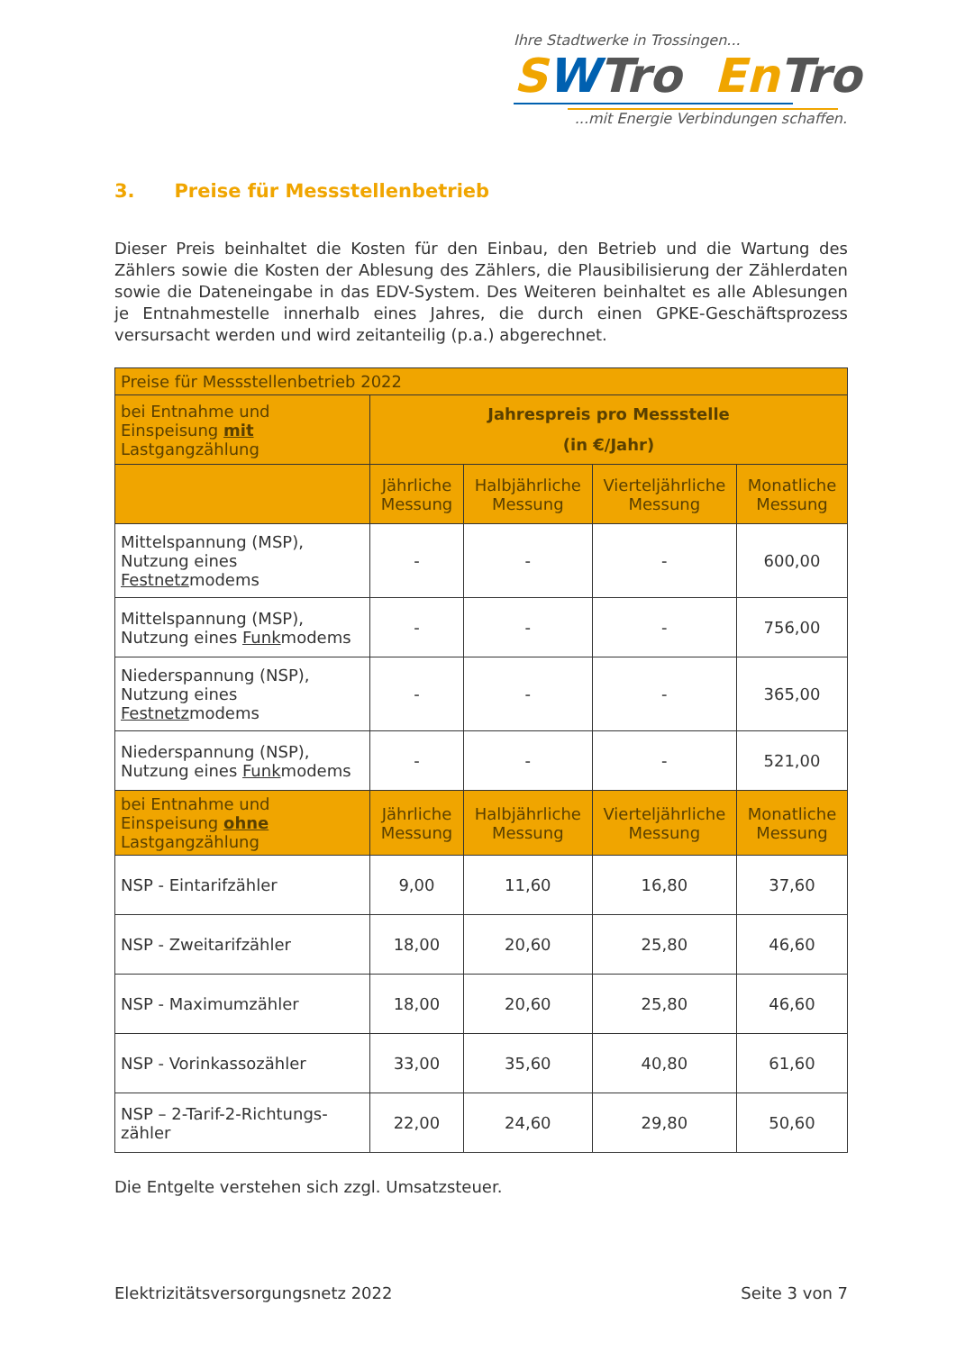Ihre Stadtwerke in Trossingen...
SWTro En Tro
...mit Energie Verbindungen schaffen.
3. Preise für Messstellenbetrieb
Dieser Preis beinhaltet die Kosten für den Einbau, den Betrieb und die Wartung des Zählers sowie die Kosten der Ablesung des Zählers, die Plausibilisierung der Zählerdaten sowie die Dateneingabe in das EDV-System. Des Weiteren beinhaltet es alle Ablesungen je Entnahmestelle innerhalb eines Jahres, die durch einen GPKE-Geschäftsprozess versursacht werden und wird zeitanteilig (p.a.) abgerechnet.
| Preise für Messstellenbetrieb 2022 | | | | |
| bei Entnahme und Einspeisung mit Lastgangzählung | Jahrespreis pro Messstelle (in €/Jahr) | | | |
| | Jährliche Messung | Halbjährliche Messung | Vierteljährliche Messung | Monatliche Messung |
| Mittelspannung (MSP), Nutzung eines Festnetz modems | - | - | - | 600,00 |
| Mittelspannung (MSP), Nutzung eines Funk modems | - | - | - | 756,00 |
| Niederspannung (NSP), Nutzung eines Festnetz modems | - | - | - | 365,00 |
| Niederspannung (NSP), Nutzung eines Funk modems | - | - | - | 521,00 |
| bei Entnahme und Einspeisung ohne Lastgangzählung | Jährliche Messung | Halbjährliche Messung | Vierteljährliche Messung | Monatliche Messung |
| NSP - Eintarifzähler | 9,00 | 11,60 | 16,80 | 37,60 |
| NSP - Zweitarifzähler | 18,00 | 20,60 | 25,80 | 46,60 |
| NSP - Maximumzähler | 18,00 | 20,60 | 25,80 | 46,60 |
| NSP - Vorinkassozähler | 33,00 | 35,60 | 40,80 | 61,60 |
| NSP – 2-Tarif-2-Richtungs-zähler | 22,00 | 24,60 | 29,80 | 50,60 |
Die Entgelte verstehen sich zzgl. Umsatzsteuer.
Elektrizitätsversorgungsnetz 2022 Seite 3 von 7